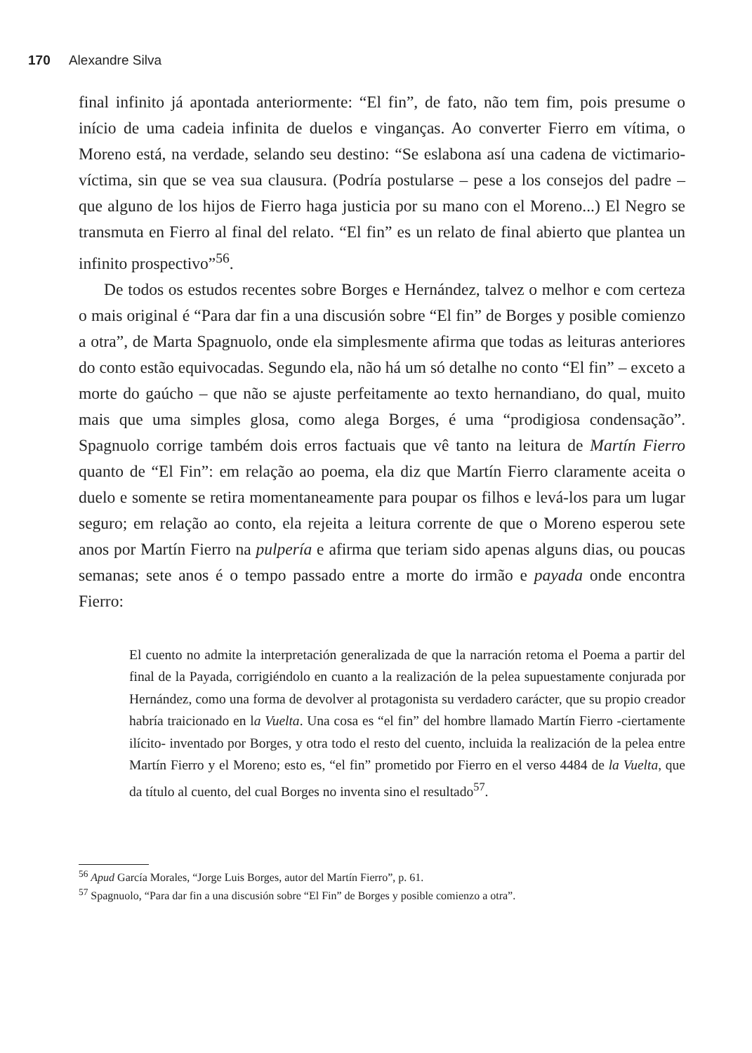170 Alexandre Silva
final infinito já apontada anteriormente: “El fin”, de fato, não tem fim, pois presume o início de uma cadeia infinita de duelos e vinganças. Ao converter Fierro em vítima, o Moreno está, na verdade, selando seu destino: “Se eslabona así una cadena de victimario-víctima, sin que se vea sua clausura. (Podría postularse – pese a los consejos del padre – que alguno de los hijos de Fierro haga justicia por su mano con el Moreno...) El Negro se transmuta en Fierro al final del relato. “El fin” es un relato de final abierto que plantea un infinito prospectivo”<sup>56</sup>.
De todos os estudos recentes sobre Borges e Hernández, talvez o melhor e com certeza o mais original é “Para dar fin a una discusión sobre “El fin” de Borges y posible comienzo a otra”, de Marta Spagnuolo, onde ela simplesmente afirma que todas as leituras anteriores do conto estão equivocadas. Segundo ela, não há um só detalhe no conto “El fin” – exceto a morte do gaúcho – que não se ajuste perfeitamente ao texto hernandiano, do qual, muito mais que uma simples glosa, como alega Borges, é uma “prodigiosa condensação”. Spagnuolo corrige também dois erros factuais que vê tanto na leitura de Martín Fierro quanto de “El Fin”: em relação ao poema, ela diz que Martín Fierro claramente aceita o duelo e somente se retira momentaneamente para poupar os filhos e levá-los para um lugar seguro; em relação ao conto, ela rejeita a leitura corrente de que o Moreno esperou sete anos por Martín Fierro na pulpería e afirma que teriam sido apenas alguns dias, ou poucas semanas; sete anos é o tempo passado entre a morte do irmão e payada onde encontra Fierro:
El cuento no admite la interpretación generalizada de que la narración retoma el Poema a partir del final de la Payada, corrigiéndolo en cuanto a la realización de la pelea supuestamente conjurada por Hernández, como una forma de devolver al protagonista su verdadero carácter, que su propio creador habría traicionado en la Vuelta. Una cosa es “el fin” del hombre llamado Martín Fierro -ciertamente ilícito- inventado por Borges, y otra todo el resto del cuento, incluida la realización de la pelea entre Martín Fierro y el Moreno; esto es, “el fin” prometido por Fierro en el verso 4484 de la Vuelta, que da título al cuento, del cual Borges no inventa sino el resultado<sup>57</sup>.
<sup>56</sup> Apud García Morales, “Jorge Luis Borges, autor del Martín Fierro”, p. 61.
<sup>57</sup> Spagnuolo, “Para dar fin a una discusión sobre “El Fin” de Borges y posible comienzo a otra”.